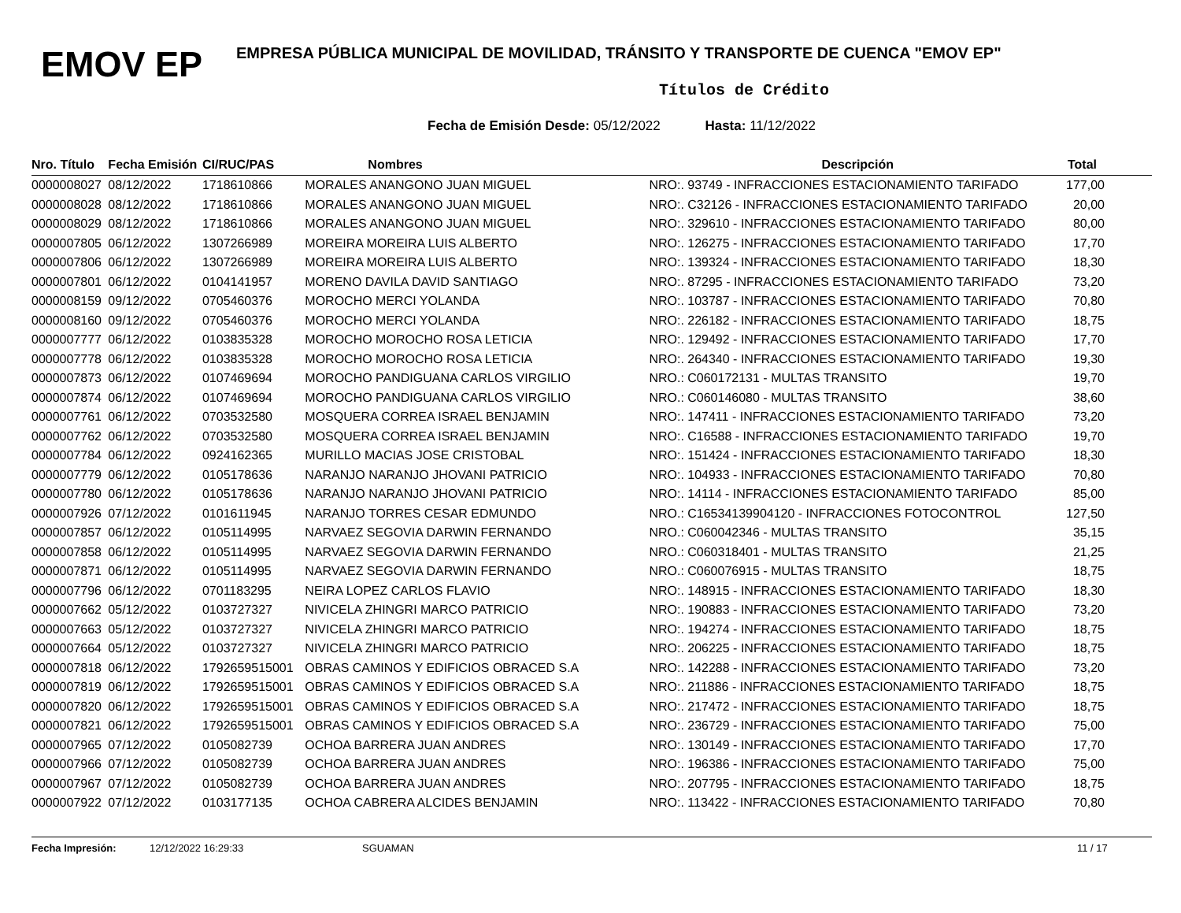EMOV EP
EMPRESA PÚBLICA MUNICIPAL DE MOVILIDAD, TRÁNSITO Y TRANSPORTE DE CUENCA "EMOV EP"
Títulos de Crédito
Fecha de Emisión Desde: 05/12/2022 Hasta: 11/12/2022
| Nro. Título | Fecha Emisión | CI/RUC/PAS | Nombres | Descripción | Total |
| --- | --- | --- | --- | --- | --- |
| 0000008027 | 08/12/2022 | 1718610866 | MORALES ANANGONO JUAN MIGUEL | NRO:. 93749 - INFRACCIONES ESTACIONAMIENTO TARIFADO | 177,00 |
| 0000008028 | 08/12/2022 | 1718610866 | MORALES ANANGONO JUAN MIGUEL | NRO:. C32126 - INFRACCIONES ESTACIONAMIENTO TARIFADO | 20,00 |
| 0000008029 | 08/12/2022 | 1718610866 | MORALES ANANGONO JUAN MIGUEL | NRO:. 329610 - INFRACCIONES ESTACIONAMIENTO TARIFADO | 80,00 |
| 0000007805 | 06/12/2022 | 1307266989 | MOREIRA MOREIRA LUIS ALBERTO | NRO:. 126275 - INFRACCIONES ESTACIONAMIENTO TARIFADO | 17,70 |
| 0000007806 | 06/12/2022 | 1307266989 | MOREIRA MOREIRA LUIS ALBERTO | NRO:. 139324 - INFRACCIONES ESTACIONAMIENTO TARIFADO | 18,30 |
| 0000007801 | 06/12/2022 | 0104141957 | MORENO DAVILA DAVID SANTIAGO | NRO:. 87295 - INFRACCIONES ESTACIONAMIENTO TARIFADO | 73,20 |
| 0000008159 | 09/12/2022 | 0705460376 | MOROCHO MERCI YOLANDA | NRO:. 103787 - INFRACCIONES ESTACIONAMIENTO TARIFADO | 70,80 |
| 0000008160 | 09/12/2022 | 0705460376 | MOROCHO MERCI YOLANDA | NRO:. 226182 - INFRACCIONES ESTACIONAMIENTO TARIFADO | 18,75 |
| 0000007777 | 06/12/2022 | 0103835328 | MOROCHO MOROCHO ROSA LETICIA | NRO:. 129492 - INFRACCIONES ESTACIONAMIENTO TARIFADO | 17,70 |
| 0000007778 | 06/12/2022 | 0103835328 | MOROCHO MOROCHO ROSA LETICIA | NRO:. 264340 - INFRACCIONES ESTACIONAMIENTO TARIFADO | 19,30 |
| 0000007873 | 06/12/2022 | 0107469694 | MOROCHO PANDIGUANA CARLOS VIRGILIO | NRO.: C060172131 - MULTAS TRANSITO | 19,70 |
| 0000007874 | 06/12/2022 | 0107469694 | MOROCHO PANDIGUANA CARLOS VIRGILIO | NRO.: C060146080 - MULTAS TRANSITO | 38,60 |
| 0000007761 | 06/12/2022 | 0703532580 | MOSQUERA CORREA ISRAEL BENJAMIN | NRO:. 147411 - INFRACCIONES ESTACIONAMIENTO TARIFADO | 73,20 |
| 0000007762 | 06/12/2022 | 0703532580 | MOSQUERA CORREA ISRAEL BENJAMIN | NRO:. C16588 - INFRACCIONES ESTACIONAMIENTO TARIFADO | 19,70 |
| 0000007784 | 06/12/2022 | 0924162365 | MURILLO MACIAS JOSE CRISTOBAL | NRO:. 151424 - INFRACCIONES ESTACIONAMIENTO TARIFADO | 18,30 |
| 0000007779 | 06/12/2022 | 0105178636 | NARANJO NARANJO JHOVANI PATRICIO | NRO:. 104933 - INFRACCIONES ESTACIONAMIENTO TARIFADO | 70,80 |
| 0000007780 | 06/12/2022 | 0105178636 | NARANJO NARANJO JHOVANI PATRICIO | NRO:. 14114 - INFRACCIONES ESTACIONAMIENTO TARIFADO | 85,00 |
| 0000007926 | 07/12/2022 | 0101611945 | NARANJO TORRES CESAR EDMUNDO | NRO.: C16534139904120 - INFRACCIONES FOTOCONTROL | 127,50 |
| 0000007857 | 06/12/2022 | 0105114995 | NARVAEZ SEGOVIA DARWIN FERNANDO | NRO.: C060042346 - MULTAS TRANSITO | 35,15 |
| 0000007858 | 06/12/2022 | 0105114995 | NARVAEZ SEGOVIA DARWIN FERNANDO | NRO.: C060318401 - MULTAS TRANSITO | 21,25 |
| 0000007871 | 06/12/2022 | 0105114995 | NARVAEZ SEGOVIA DARWIN FERNANDO | NRO.: C060076915 - MULTAS TRANSITO | 18,75 |
| 0000007796 | 06/12/2022 | 0701183295 | NEIRA LOPEZ CARLOS FLAVIO | NRO:. 148915 - INFRACCIONES ESTACIONAMIENTO TARIFADO | 18,30 |
| 0000007662 | 05/12/2022 | 0103727327 | NIVICELA ZHINGRI MARCO PATRICIO | NRO:. 190883 - INFRACCIONES ESTACIONAMIENTO TARIFADO | 73,20 |
| 0000007663 | 05/12/2022 | 0103727327 | NIVICELA ZHINGRI MARCO PATRICIO | NRO:. 194274 - INFRACCIONES ESTACIONAMIENTO TARIFADO | 18,75 |
| 0000007664 | 05/12/2022 | 0103727327 | NIVICELA ZHINGRI MARCO PATRICIO | NRO:. 206225 - INFRACCIONES ESTACIONAMIENTO TARIFADO | 18,75 |
| 0000007818 | 06/12/2022 | 1792659515001 | OBRAS CAMINOS Y EDIFICIOS OBRACED S.A | NRO:. 142288 - INFRACCIONES ESTACIONAMIENTO TARIFADO | 73,20 |
| 0000007819 | 06/12/2022 | 1792659515001 | OBRAS CAMINOS Y EDIFICIOS OBRACED S.A | NRO:. 211886 - INFRACCIONES ESTACIONAMIENTO TARIFADO | 18,75 |
| 0000007820 | 06/12/2022 | 1792659515001 | OBRAS CAMINOS Y EDIFICIOS OBRACED S.A | NRO:. 217472 - INFRACCIONES ESTACIONAMIENTO TARIFADO | 18,75 |
| 0000007821 | 06/12/2022 | 1792659515001 | OBRAS CAMINOS Y EDIFICIOS OBRACED S.A | NRO:. 236729 - INFRACCIONES ESTACIONAMIENTO TARIFADO | 75,00 |
| 0000007965 | 07/12/2022 | 0105082739 | OCHOA BARRERA JUAN ANDRES | NRO:. 130149 - INFRACCIONES ESTACIONAMIENTO TARIFADO | 17,70 |
| 0000007966 | 07/12/2022 | 0105082739 | OCHOA BARRERA JUAN ANDRES | NRO:. 196386 - INFRACCIONES ESTACIONAMIENTO TARIFADO | 75,00 |
| 0000007967 | 07/12/2022 | 0105082739 | OCHOA BARRERA JUAN ANDRES | NRO:. 207795 - INFRACCIONES ESTACIONAMIENTO TARIFADO | 18,75 |
| 0000007922 | 07/12/2022 | 0103177135 | OCHOA CABRERA ALCIDES BENJAMIN | NRO:. 113422 - INFRACCIONES ESTACIONAMIENTO TARIFADO | 70,80 |
Fecha Impresión: 12/12/2022 16:29:33 SGUAMAN 11 / 17